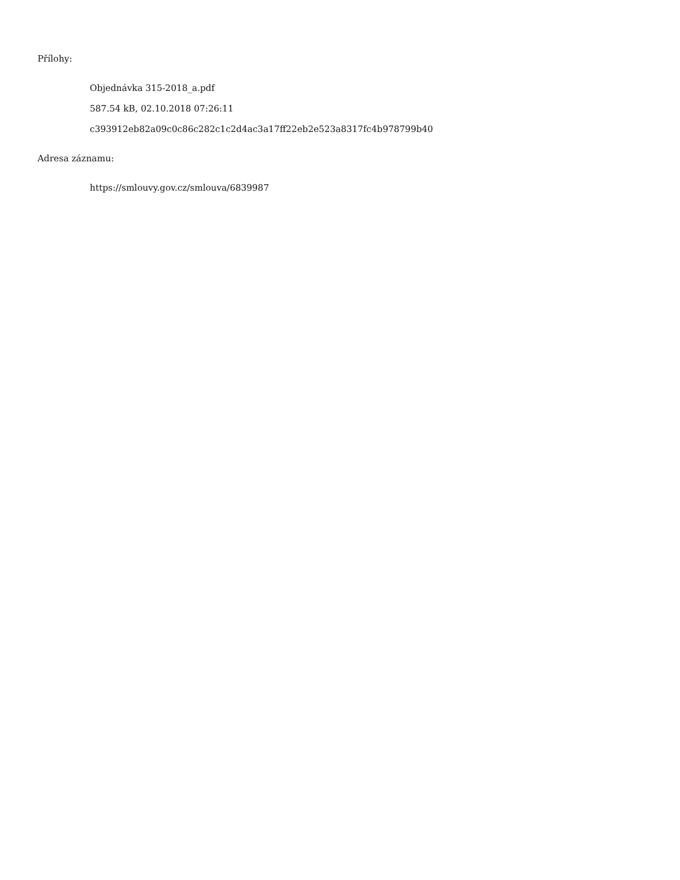Přílohy:
Objednávka 315-2018_a.pdf
587.54 kB, 02.10.2018 07:26:11
c393912eb82a09c0c86c282c1c2d4ac3a17ff22eb2e523a8317fc4b978799b40
Adresa záznamu:
https://smlouvy.gov.cz/smlouva/6839987